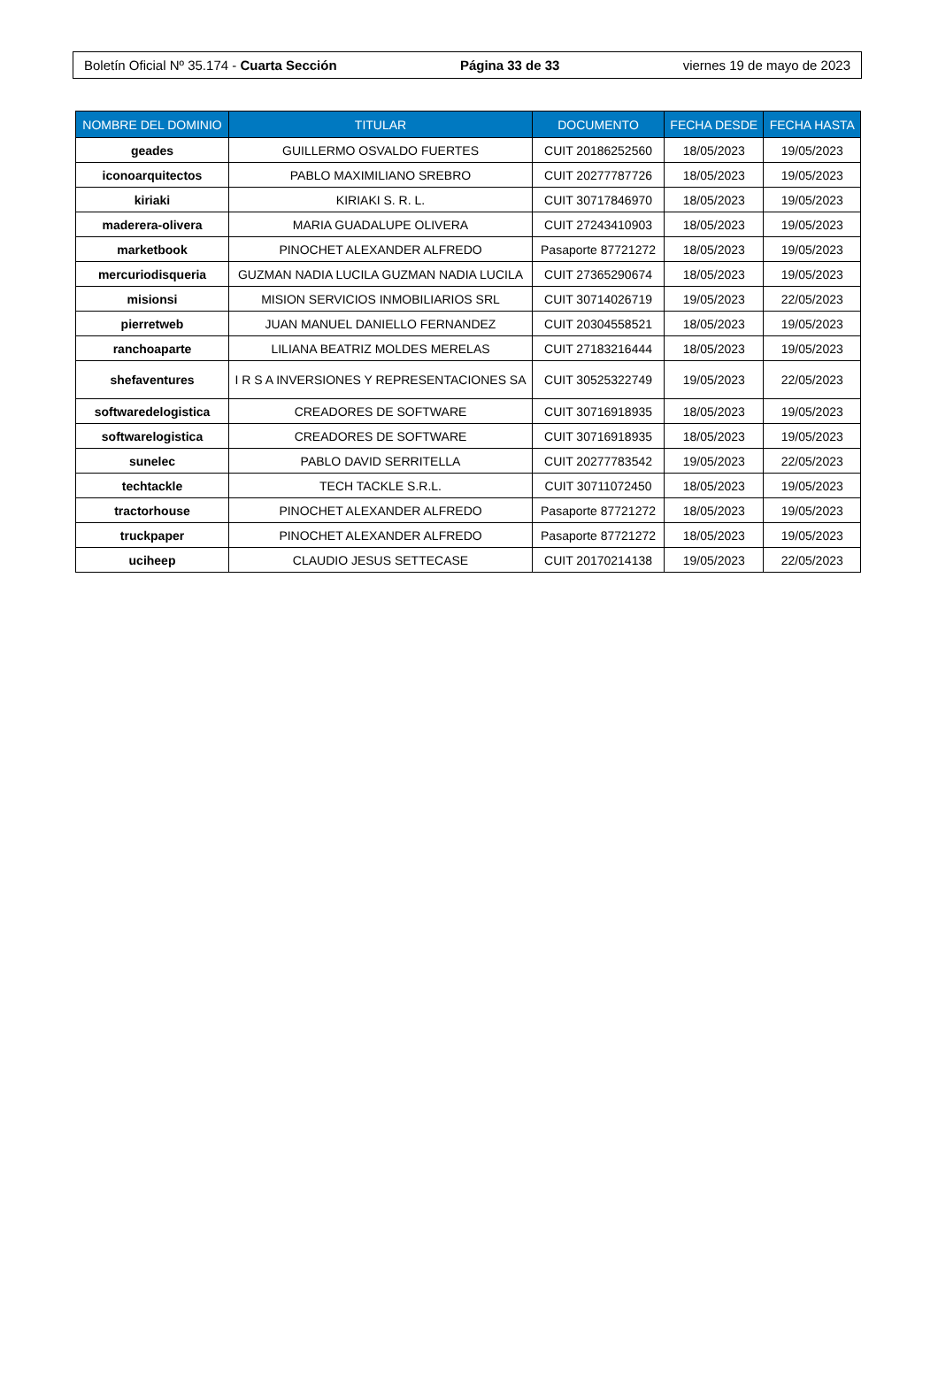Boletín Oficial Nº 35.174 - Cuarta Sección Página 33 de 33 viernes 19 de mayo de 2023
| NOMBRE DEL DOMINIO | TITULAR | DOCUMENTO | FECHA DESDE | FECHA HASTA |
| --- | --- | --- | --- | --- |
| geades | GUILLERMO OSVALDO FUERTES | CUIT 20186252560 | 18/05/2023 | 19/05/2023 |
| iconoarquitectos | PABLO MAXIMILIANO SREBRO | CUIT 20277787726 | 18/05/2023 | 19/05/2023 |
| kiriaki | KIRIAKI S. R. L. | CUIT 30717846970 | 18/05/2023 | 19/05/2023 |
| maderera-olivera | MARIA GUADALUPE OLIVERA | CUIT 27243410903 | 18/05/2023 | 19/05/2023 |
| marketbook | PINOCHET ALEXANDER ALFREDO | Pasaporte 87721272 | 18/05/2023 | 19/05/2023 |
| mercuriodisqueria | GUZMAN NADIA LUCILA GUZMAN NADIA LUCILA | CUIT 27365290674 | 18/05/2023 | 19/05/2023 |
| misionsi | MISION SERVICIOS INMOBILIARIOS SRL | CUIT 30714026719 | 19/05/2023 | 22/05/2023 |
| pierretweb | JUAN MANUEL DANIELLO FERNANDEZ | CUIT 20304558521 | 18/05/2023 | 19/05/2023 |
| ranchoaparte | LILIANA BEATRIZ MOLDES MERELAS | CUIT 27183216444 | 18/05/2023 | 19/05/2023 |
| shefaventures | I R S A INVERSIONES Y REPRESENTACIONES SA | CUIT 30525322749 | 19/05/2023 | 22/05/2023 |
| softwaredelogistica | CREADORES DE SOFTWARE | CUIT 30716918935 | 18/05/2023 | 19/05/2023 |
| softwarelogistica | CREADORES DE SOFTWARE | CUIT 30716918935 | 18/05/2023 | 19/05/2023 |
| sunelec | PABLO DAVID SERRITELLA | CUIT 20277783542 | 19/05/2023 | 22/05/2023 |
| techtackle | TECH TACKLE S.R.L. | CUIT 30711072450 | 18/05/2023 | 19/05/2023 |
| tractorhouse | PINOCHET ALEXANDER ALFREDO | Pasaporte 87721272 | 18/05/2023 | 19/05/2023 |
| truckpaper | PINOCHET ALEXANDER ALFREDO | Pasaporte 87721272 | 18/05/2023 | 19/05/2023 |
| uciheep | CLAUDIO JESUS SETTECASE | CUIT 20170214138 | 19/05/2023 | 22/05/2023 |